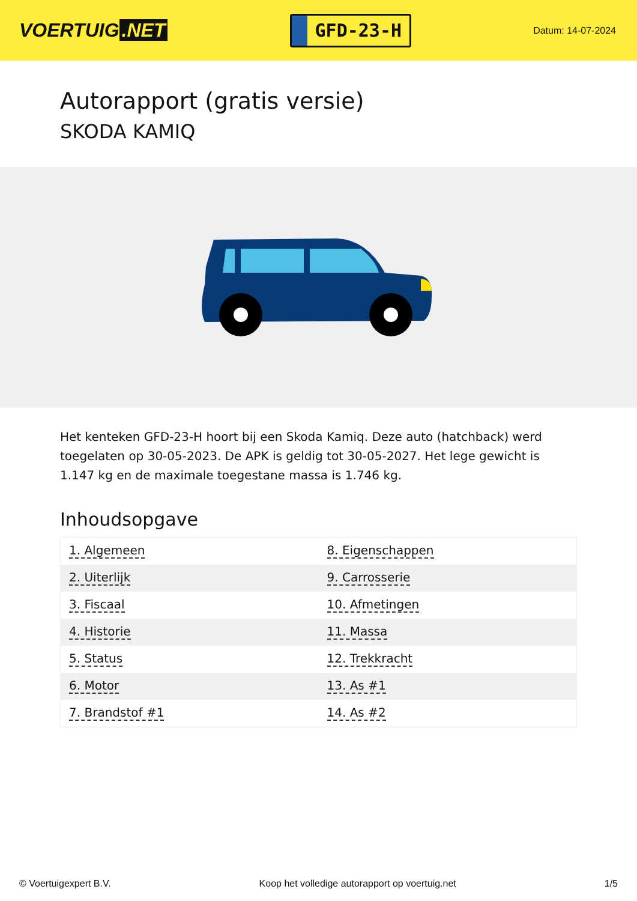VOERTUIG.NET
GFD-23-H
Datum: 14-07-2024
Autorapport (gratis versie)
SKODA KAMIQ
Het kenteken GFD-23-H hoort bij een Skoda Kamiq. Deze auto (hatchback) werd toegelaten op 30-05-2023. De APK is geldig tot 30-05-2027. Het lege gewicht is 1.147 kg en de maximale toegestane massa is 1.746 kg.
Inhoudsopgave
| 1. Algemeen | 8. Eigenschappen |
| 2. Uiterlijk | 9. Carrosserie |
| 3. Fiscaal | 10. Afmetingen |
| 4. Historie | 11. Massa |
| 5. Status | 12. Trekkracht |
| 6. Motor | 13. As #1 |
| 7. Brandstof #1 | 14. As #2 |
© Voertuigexpert B.V. Koop het volledige autorapport op voertuig.net 1/5